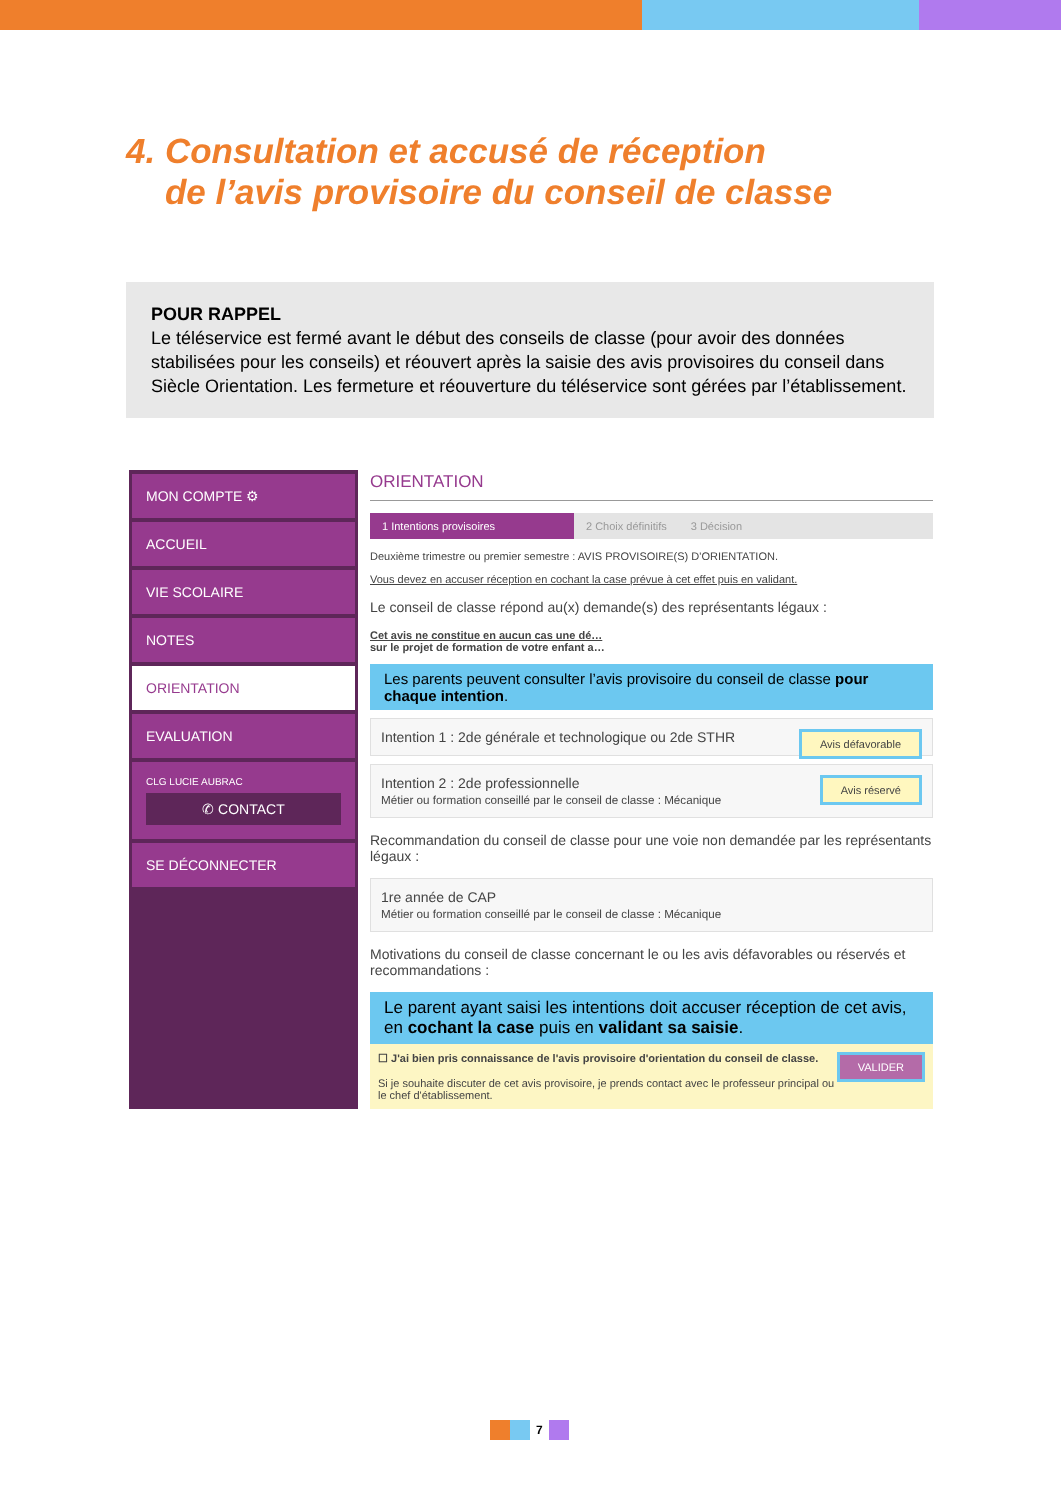4. Consultation et accusé de réception
de l’avis provisoire du conseil de classe
POUR RAPPEL
Le téléservice est fermé avant le début des conseils de classe (pour avoir des données stabilisées pour les conseils) et réouvert après la saisie des avis provisoires du conseil dans Siècle Orientation. Les fermeture et réouverture du téléservice sont gérées par l’établissement.
MON COMPTE ⚙
ACCUEIL
VIE SCOLAIRE
NOTES
ORIENTATION
EVALUATION
CLG LUCIE AUBRAC
✆ CONTACT
SE DÉCONNECTER
ORIENTATION
1 Intentions provisoires 2 Choix définitifs 3 Décision
Deuxième trimestre ou premier semestre : AVIS PROVISOIRE(S) D'ORIENTATION.
Vous devez en accuser réception en cochant la case prévue à cet effet puis en validant.
Le conseil de classe répond au(x) demande(s) des représentants légaux :
Cet avis ne constitue en aucun cas une dé…
sur le projet de formation de votre enfant a…
Les parents peuvent consulter l’avis provisoire du conseil de classe pour chaque intention.
Avis défavorable Intention 1 : 2de générale et technologique ou 2de STHR
Avis réservé Intention 2 : 2de professionnelle
Métier ou formation conseillé par le conseil de classe : Mécanique
Recommandation du conseil de classe pour une voie non demandée par les représentants légaux :
1re année de CAP
Métier ou formation conseillé par le conseil de classe : Mécanique
Motivations du conseil de classe concernant le ou les avis défavorables ou réservés et recommandations :
Le parent ayant saisi les intentions doit accuser réception de cet avis, en cochant la case puis en validant sa saisie.
VALIDER ☐ J'ai bien pris connaissance de l'avis provisoire d'orientation du conseil de classe.
Si je souhaite discuter de cet avis provisoire, je prends contact avec le professeur principal ou le chef d'établissement.
7